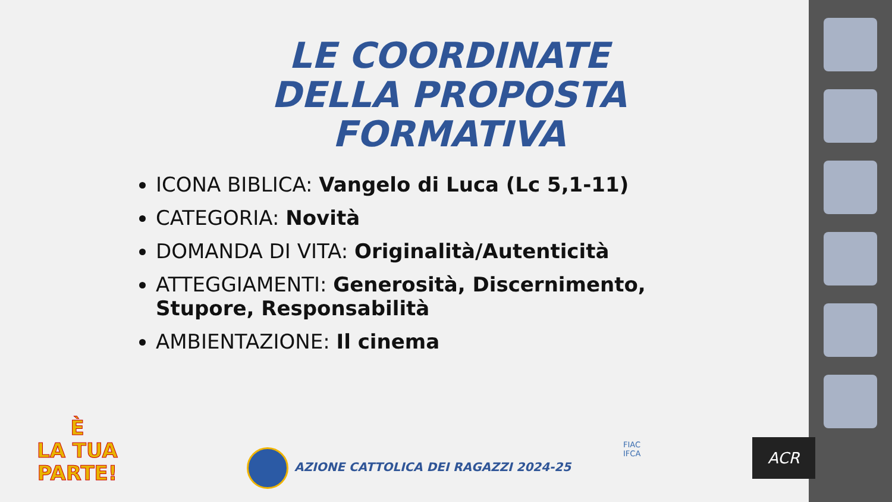LE COORDINATE DELLA PROPOSTA FORMATIVA
ICONA BIBLICA: Vangelo di Luca (Lc 5,1-11)
CATEGORIA: Novità
DOMANDA DI VITA: Originalità/Autenticità
ATTEGGIAMENTI: Generosità, Discernimento, Stupore, Responsabilità
AMBIENTAZIONE: Il cinema
È
LA TUA
PARTE!
AZIONE CATTOLICA DEI RAGAZZI 2024-25
FIAC
IFCA
ACR